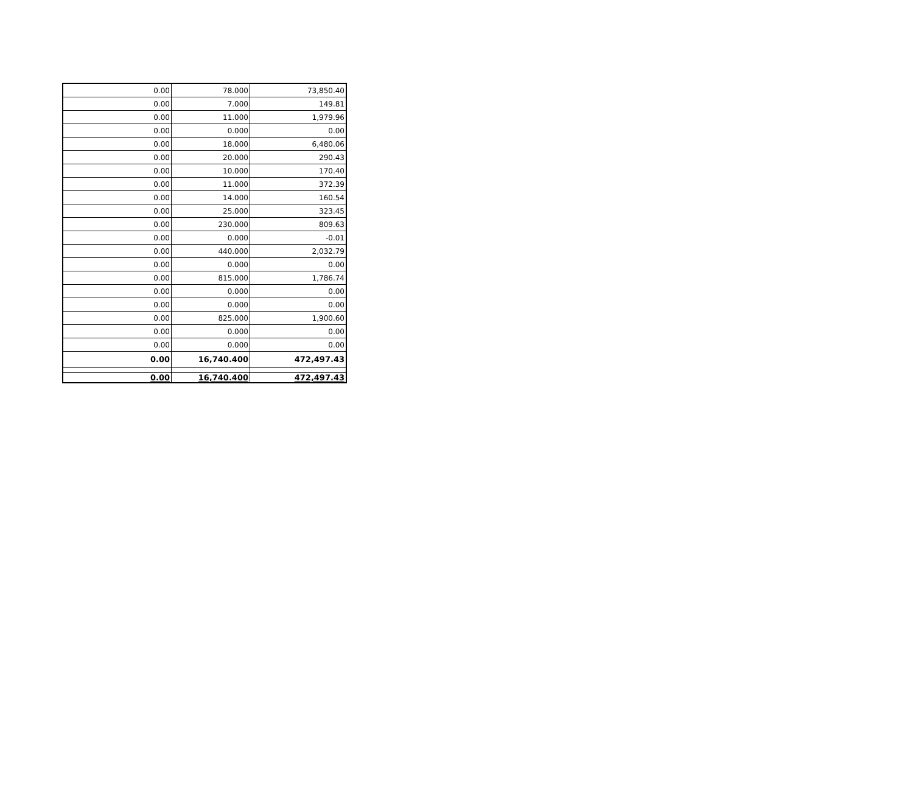| 0.00 | 78.000 | 73,850.40 |
| 0.00 | 7.000 | 149.81 |
| 0.00 | 11.000 | 1,979.96 |
| 0.00 | 0.000 | 0.00 |
| 0.00 | 18.000 | 6,480.06 |
| 0.00 | 20.000 | 290.43 |
| 0.00 | 10.000 | 170.40 |
| 0.00 | 11.000 | 372.39 |
| 0.00 | 14.000 | 160.54 |
| 0.00 | 25.000 | 323.45 |
| 0.00 | 230.000 | 809.63 |
| 0.00 | 0.000 | -0.01 |
| 0.00 | 440.000 | 2,032.79 |
| 0.00 | 0.000 | 0.00 |
| 0.00 | 815.000 | 1,786.74 |
| 0.00 | 0.000 | 0.00 |
| 0.00 | 0.000 | 0.00 |
| 0.00 | 825.000 | 1,900.60 |
| 0.00 | 0.000 | 0.00 |
| 0.00 | 0.000 | 0.00 |
| 0.00 | 16,740.400 | 472,497.43 |
| 0.00 | 16,740.400 | 472,497.43 |